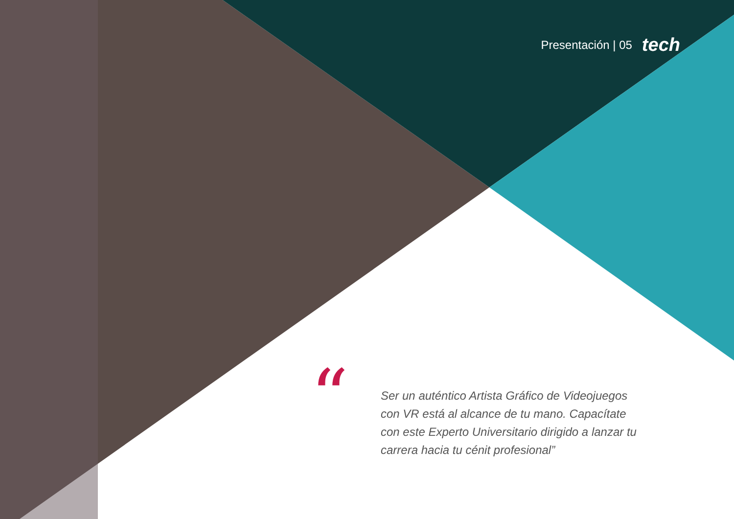Presentación | 05 tech
“
Ser un auténtico Artista Gráfico de Videojuegos con VR está al alcance de tu mano. Capacítate con este Experto Universitario dirigido a lanzar tu carrera hacia tu cénit profesional”